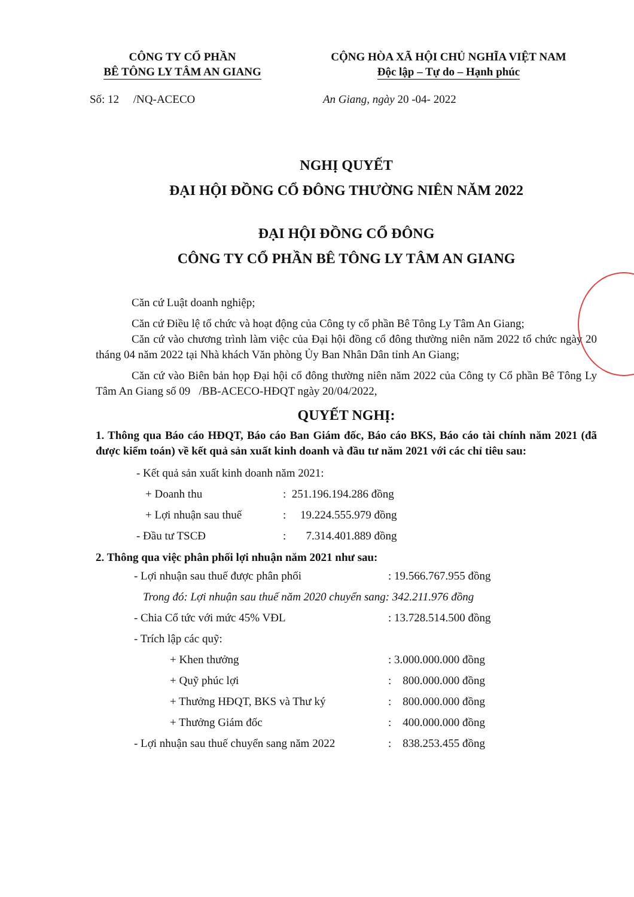CÔNG TY CỔ PHẦN
BÊ TÔNG LY TÂM AN GIANG
CỘNG HÒA XÃ HỘI CHỦ NGHĨA VIỆT NAM
Độc lập – Tự do – Hạnh phúc
Số: 12 /NQ-ACECO An Giang, ngày 20 -04- 2022
NGHỊ QUYẾT
ĐẠI HỘI ĐỒNG CỔ ĐÔNG THƯỜNG NIÊN NĂM 2022
ĐẠI HỘI ĐỒNG CỔ ĐÔNG
CÔNG TY CỔ PHẦN BÊ TÔNG LY TÂM AN GIANG
Căn cứ Luật doanh nghiệp;
Căn cứ Điều lệ tổ chức và hoạt động của Công ty cổ phần Bê Tông Ly Tâm An Giang;
Căn cứ vào chương trình làm việc của Đại hội đồng cổ đông thường niên năm 2022 tổ chức ngày 20 tháng 04 năm 2022 tại Nhà khách Văn phòng Ủy Ban Nhân Dân tỉnh An Giang;
Căn cứ vào Biên bản họp Đại hội cổ đông thường niên năm 2022 của Công ty Cổ phần Bê Tông Ly Tâm An Giang số 09 /BB-ACECO-HĐQT ngày 20/04/2022,
QUYẾT NGHỊ:
1. Thông qua Báo cáo HĐQT, Báo cáo Ban Giám đốc, Báo cáo BKS, Báo cáo tài chính năm 2021 (đã được kiểm toán) về kết quả sản xuất kinh doanh và đầu tư năm 2021 với các chỉ tiêu sau:
- Kết quả sản xuất kinh doanh năm 2021:
+ Doanh thu: 251.196.194.286 đồng
+ Lợi nhuận sau thuế: 19.224.555.979 đồng
- Đầu tư TSCĐ: 7.314.401.889 đồng
2. Thông qua việc phân phối lợi nhuận năm 2021 như sau:
- Lợi nhuận sau thuế được phân phối: 19.566.767.955 đồng
Trong đó: Lợi nhuận sau thuế năm 2020 chuyển sang: 342.211.976 đồng
- Chia Cổ tức với mức 45% VĐL: 13.728.514.500 đồng
- Trích lập các quỹ:
+ Khen thưởng: 3.000.000.000 đồng
+ Quỹ phúc lợi: 800.000.000 đồng
+ Thưởng HĐQT, BKS và Thư ký: 800.000.000 đồng
+ Thưởng Giám đốc: 400.000.000 đồng
- Lợi nhuận sau thuế chuyển sang năm 2022: 838.253.455 đồng